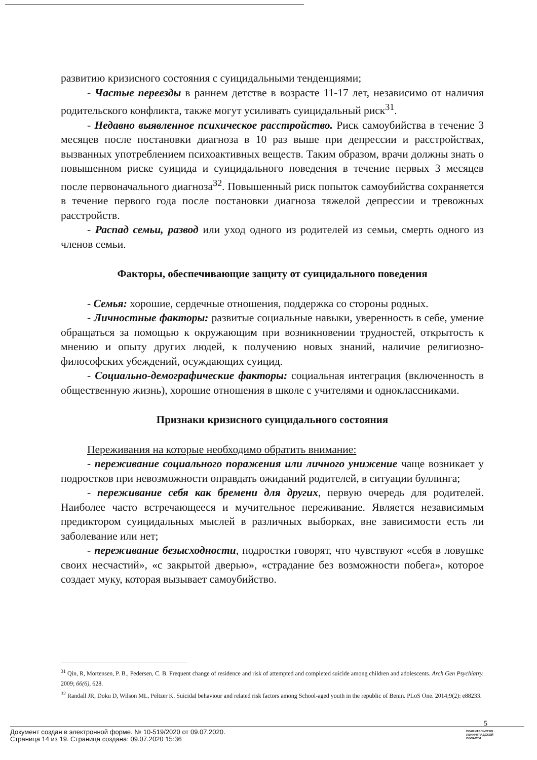развитию кризисного состояния с суицидальными тенденциями;
- Частые переезды в раннем детстве в возрасте 11-17 лет, независимо от наличия родительского конфликта, также могут усиливать суицидальный риск<sup>31</sup>.
- Недавно выявленное психическое расстройство. Риск самоубийства в течение 3 месяцев после постановки диагноза в 10 раз выше при депрессии и расстройствах, вызванных употреблением психоактивных веществ. Таким образом, врачи должны знать о повышенном риске суицида и суицидального поведения в течение первых 3 месяцев после первоначального диагноза<sup>32</sup>. Повышенный риск попыток самоубийства сохраняется в течение первого года после постановки диагноза тяжелой депрессии и тревожных расстройств.
- Распад семьи, развод или уход одного из родителей из семьи, смерть одного из членов семьи.
Факторы, обеспечивающие защиту от суицидального поведения
- Семья: хорошие, сердечные отношения, поддержка со стороны родных.
- Личностные факторы: развитые социальные навыки, уверенность в себе, умение обращаться за помощью к окружающим при возникновении трудностей, открытость к мнению и опыту других людей, к получению новых знаний, наличие религиозно-философских убеждений, осуждающих суицид.
- Социально-демографические факторы: социальная интеграция (включенность в общественную жизнь), хорошие отношения в школе с учителями и одноклассниками.
Признаки кризисного суицидального состояния
Переживания на которые необходимо обратить внимание:
- переживание социального поражения или личного унижение чаще возникает у подростков при невозможности оправдать ожиданий родителей, в ситуации буллинга;
- переживание себя как бремени для других, первую очередь для родителей. Наиболее часто встречающееся и мучительное переживание. Является независимым предиктором суицидальных мыслей в различных выборках, вне зависимости есть ли заболевание или нет;
- переживание безысходности, подростки говорят, что чувствуют «себя в ловушке своих несчастий», «с закрытой дверью», «страдание без возможности побега», которое создает муку, которая вызывает самоубийство.
<sup>31</sup> Qin, R, Mortensen, P. B., Pedersen, C. B. Frequent change of residence and risk of attempted and completed suicide among children and adolescents. Arch Gen Psychiatry. 2009; 66(6), 628.
<sup>32</sup> Randall JR, Doku D, Wilson ML, Peltzer K. Suicidal behaviour and related risk factors among School-aged youth in the republic of Benin. PLoS One. 2014;9(2): e88233.
5
Документ создан в электронной форме. № 10-519/2020 от 09.07.2020.
Страница 14 из 19. Страница создана: 09.07.2020 15:36
ПРАВИТЕЛЬСТВО
ЛЕНИНГРАДСКОЙ
ОБЛАСТИ